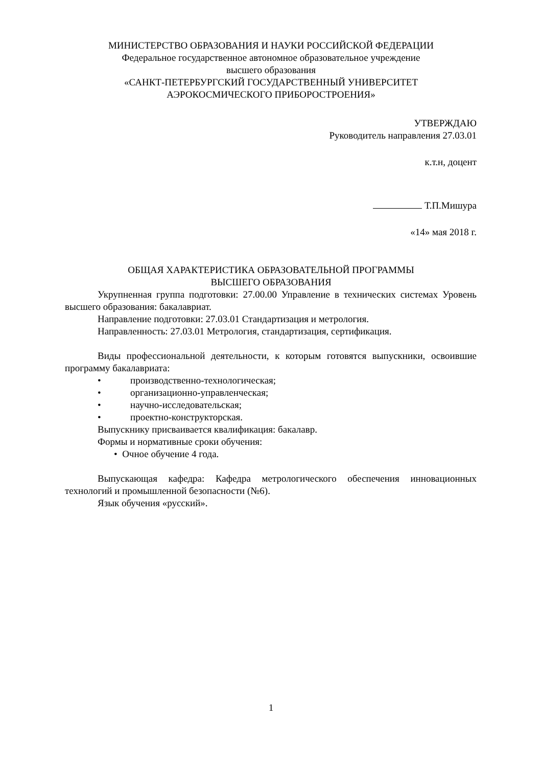МИНИСТЕРСТВО ОБРАЗОВАНИЯ И НАУКИ РОССИЙСКОЙ ФЕДЕРАЦИИ
Федеральное государственное автономное образовательное учреждение
высшего образования
«САНКТ-ПЕТЕРБУРГСКИЙ ГОСУДАРСТВЕННЫЙ УНИВЕРСИТЕТ
АЭРОКОСМИЧЕСКОГО ПРИБОРОСТРОЕНИЯ»
УТВЕРЖДАЮ
Руководитель направления 27.03.01
к.т.н, доцент
Т.П.Мишура
«14» мая 2018 г.
ОБЩАЯ ХАРАКТЕРИСТИКА ОБРАЗОВАТЕЛЬНОЙ ПРОГРАММЫ
ВЫСШЕГО ОБРАЗОВАНИЯ
Укрупненная группа подготовки: 27.00.00 Управление в технических системах Уровень высшего образования: бакалавриат.
Направление подготовки: 27.03.01 Стандартизация и метрология.
Направленность: 27.03.01 Метрология, стандартизация, сертификация.
Виды профессиональной деятельности, к которым готовятся выпускники, освоившие программу бакалавриата:
• производственно-технологическая;
• организационно-управленческая;
• научно-исследовательская;
• проектно-конструкторская.
Выпускнику присваивается квалификация: бакалавр.
Формы и нормативные сроки обучения:
• Очное обучение 4 года.
Выпускающая кафедра: Кафедра метрологического обеспечения инновационных технологий и промышленной безопасности (№6).
Язык обучения «русский».
1